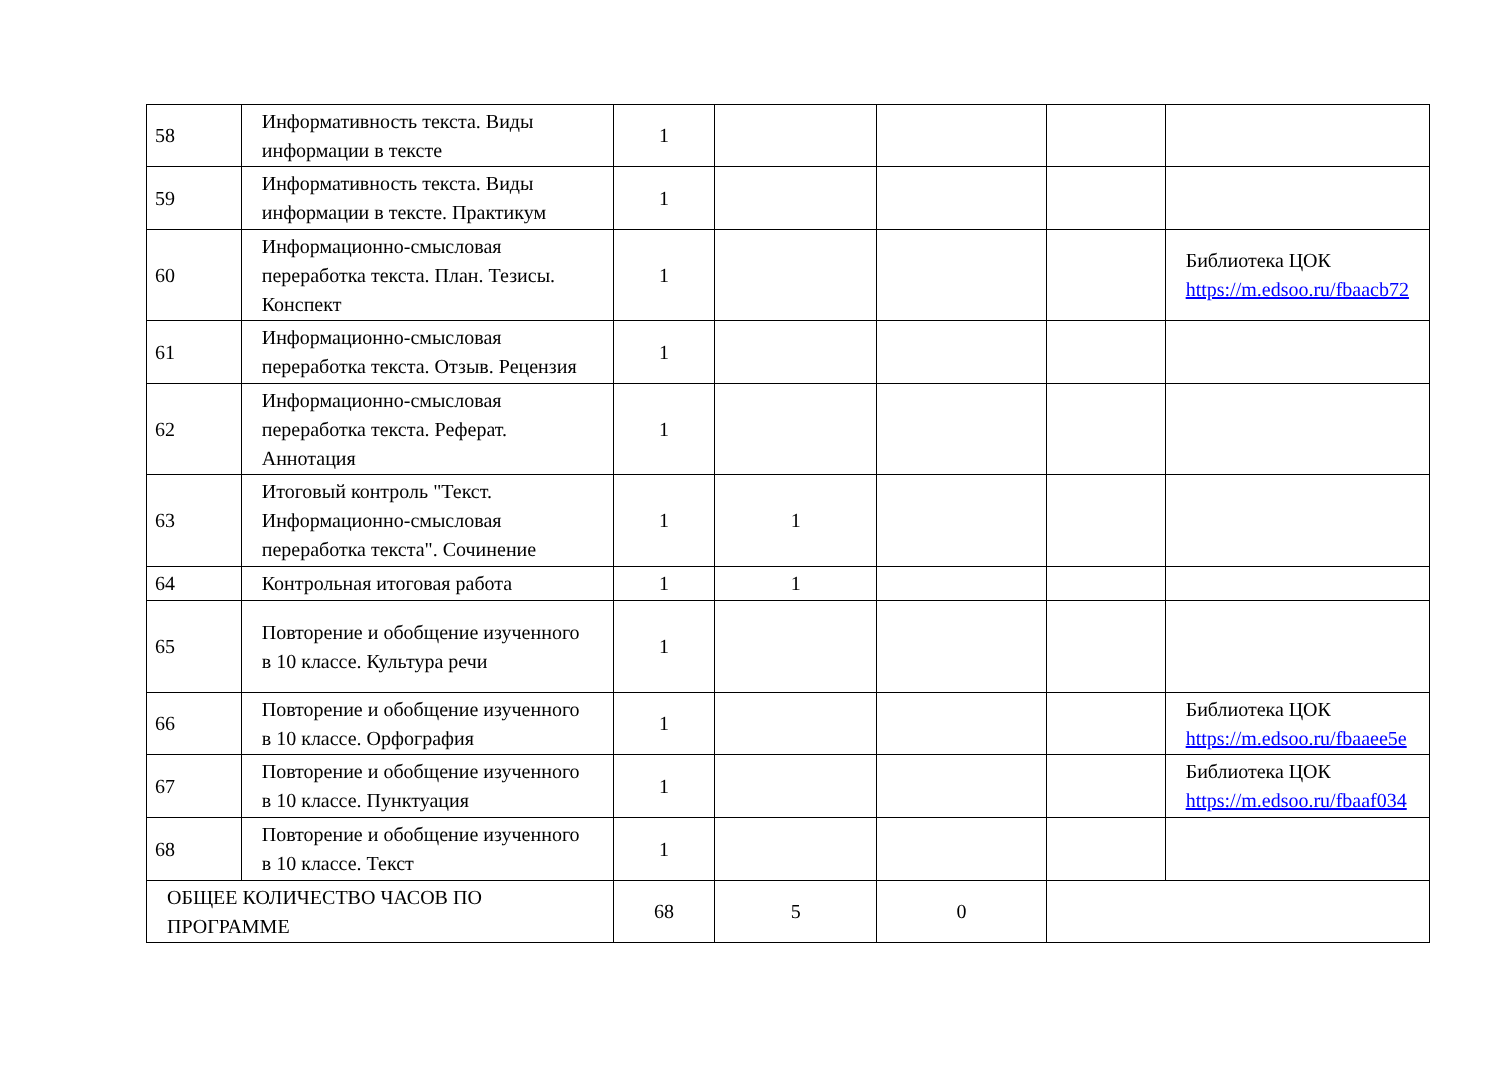| 58 | Информативность текста. Виды информации в тексте | 1 | | | | |
| 59 | Информативность текста. Виды информации в тексте. Практикум | 1 | | | | |
| 60 | Информационно-смысловая переработка текста. План. Тезисы. Конспект | 1 | | | | Библиотека ЦОК https://m.edsoo.ru/fbaacb72 |
| 61 | Информационно-смысловая переработка текста. Отзыв. Рецензия | 1 | | | | |
| 62 | Информационно-смысловая переработка текста. Реферат. Аннотация | 1 | | | | |
| 63 | Итоговый контроль "Текст. Информационно-смысловая переработка текста". Сочинение | 1 | 1 | | | |
| 64 | Контрольная итоговая работа | 1 | 1 | | | |
| 65 | Повторение и обобщение изученного в 10 классе. Культура речи | 1 | | | | |
| 66 | Повторение и обобщение изученного в 10 классе. Орфография | 1 | | | | Библиотека ЦОК https://m.edsoo.ru/fbaaee5e |
| 67 | Повторение и обобщение изученного в 10 классе. Пунктуация | 1 | | | | Библиотека ЦОК https://m.edsoo.ru/fbaaf034 |
| 68 | Повторение и обобщение изученного в 10 классе. Текст | 1 | | | | |
| ОБЩЕЕ КОЛИЧЕСТВО ЧАСОВ ПО ПРОГРАММЕ | | 68 | 5 | 0 | | |